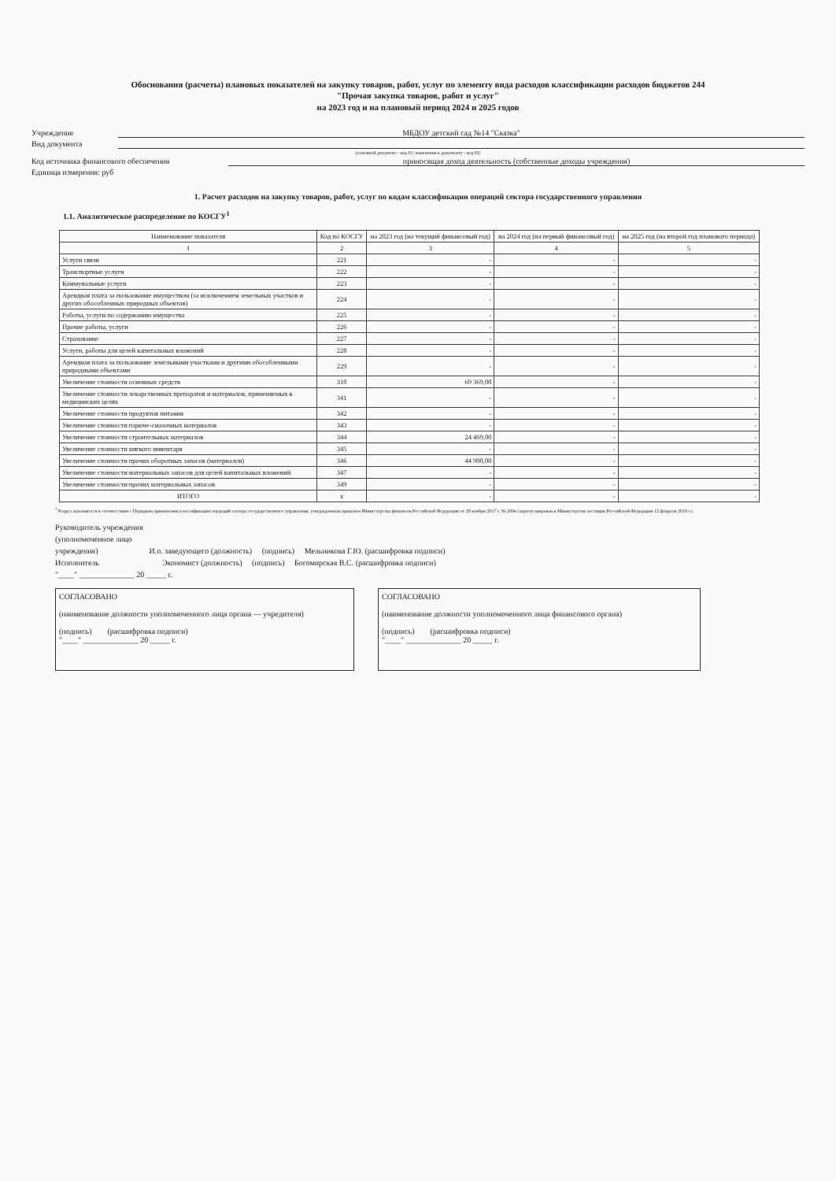Обоснования (расчеты) плановых показателей на закупку товаров, работ, услуг по элементу вида расходов классификации расходов бюджетов 244
"Прочая закупка товаров, работ и услуг"
на 2023 год и на плановый период 2024 и 2025 годов
Учреждение МБДОУ детский сад №14 "Сказка"
Вид документа
(основной документ - код 01; изменения к документу - код 02)
Код источника финансового обеспечения приносящая доход деятельность (собственные доходы учреждения)
Единица измерения: руб
1. Расчет расходов на закупку товаров, работ, услуг по кодам классификации операций сектора государственного управления
1.1. Аналитическое распределение по КОСГУ<sup>1</sup>
| Наименование показателя | Код по КОСГУ | на 2023 год (на текущий финансовый год) | на 2024 год (на первый финансовый год) | на 2025 год (на второй год планового периода) |
| --- | --- | --- | --- | --- |
| 1 | 2 | 3 | 4 | 5 |
| Услуги связи | 221 | - | - | - |
| Транспортные услуги | 222 | - | - | - |
| Коммунальные услуги | 223 | - | - | - |
| Арендная плата за пользование имуществом (за исключением земельных участков и других обособленных природных объектов) | 224 | - | - | - |
| Работы, услуги по содержанию имущества | 225 | - | - | - |
| Прочие работы, услуги | 226 | - | - | - |
| Страхование | 227 | - | - | - |
| Услуги, работы для целей капитальных вложений | 228 | - | - | - |
| Арендная плата за пользование земельными участками и другими обособленными природными объектами | 229 | - | - | - |
| Увеличение стоимости основных средств | 310 | 69 369,00 | - | - |
| Увеличение стоимости лекарственных препаратов и материалов, применяемых в медицинских целях | 341 | - | - | - |
| Увеличение стоимости продуктов питания | 342 | - | - | - |
| Увеличение стоимости горюче-смазочных материалов | 343 | - | - | - |
| Увеличение стоимости строительных материалов | 344 | 24 469,00 | - | - |
| Увеличение стоимости мягкого инвентаря | 345 | - | - | - |
| Увеличение стоимости прочих оборотных запасов (материалов) | 346 | 44 900,00 | - | - |
| Увеличение стоимости материальных запасов для целей капитальных вложений | 347 | - | - | - |
| Увеличение стоимости прочих материальных запасов | 349 | - | - | - |
| ИТОГО | x | - | - | - |
<sup>1</sup> Раздел заполняется в соответствии с Порядком применения классификации операций сектора государственного управления, утвержденным приказом Министерства финансов Российской Федерации от 29 ноября 2017 г. № 209н (зарегистрирован в Министерстве юстиции Российской Федерации 12 февраля 2018 г.).
Руководитель учреждения
(уполномоченное лицо
учреждения) И.о. заведующего (должность) (подпись) Мельникова Г.Ю. (расшифровка подписи)
Исполнитель Экономист (должность) (подпись) Богомирская В.С. (расшифровка подписи)
"____" ______________ 20 _____ г.
СОГЛАСОВАНО
(наименование должности уполномоченного лица органа — учредителя)
(подпись) (расшифровка подписи)
"____" ______________ 20 _____ г.
СОГЛАСОВАНО
(наименование должности уполномоченного лица финансового органа)
(подпись) (расшифровка подписи)
"____" ______________ 20 _____ г.